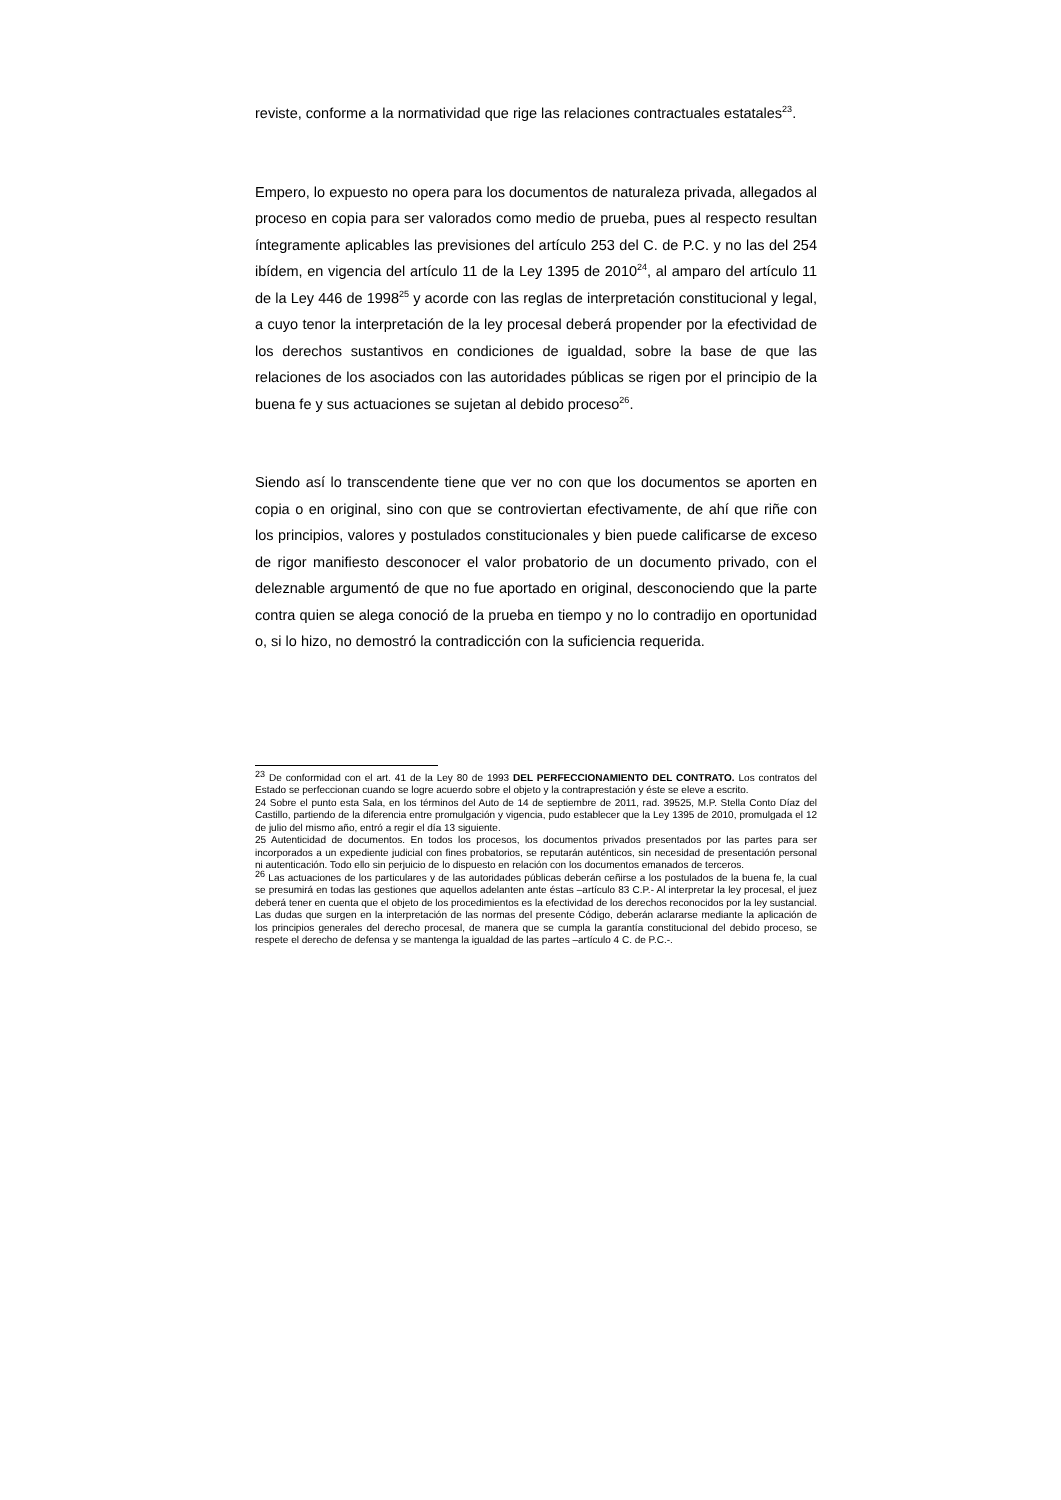reviste, conforme a la normatividad que rige las relaciones contractuales estatales<sup>23</sup>.
Empero, lo expuesto no opera para los documentos de naturaleza privada, allegados al proceso en copia para ser valorados como medio de prueba, pues al respecto resultan íntegramente aplicables las previsiones del artículo 253 del C. de P.C. y no las del 254 ibídem, en vigencia del artículo 11 de la Ley 1395 de 2010<sup>24</sup>, al amparo del artículo 11 de la Ley 446 de 1998<sup>25</sup> y acorde con las reglas de interpretación constitucional y legal, a cuyo tenor la interpretación de la ley procesal deberá propender por la efectividad de los derechos sustantivos en condiciones de igualdad, sobre la base de que las relaciones de los asociados con las autoridades públicas se rigen por el principio de la buena fe y sus actuaciones se sujetan al debido proceso<sup>26</sup>.
Siendo así lo transcendente tiene que ver no con que los documentos se aporten en copia o en original, sino con que se controviertan efectivamente, de ahí que riñe con los principios, valores y postulados constitucionales y bien puede calificarse de exceso de rigor manifiesto desconocer el valor probatorio de un documento privado, con el deleznable argumentó de que no fue aportado en original, desconociendo que la parte contra quien se alega conoció de la prueba en tiempo y no lo contradijo en oportunidad o, si lo hizo, no demostró la contradicción con la suficiencia requerida.
<sup>23</sup> De conformidad con el art. 41 de la Ley 80 de 1993 DEL PERFECCIONAMIENTO DEL CONTRATO. Los contratos del Estado se perfeccionan cuando se logre acuerdo sobre el objeto y la contraprestación y éste se eleve a escrito.
24 Sobre el punto esta Sala, en los términos del Auto de 14 de septiembre de 2011, rad. 39525, M.P. Stella Conto Díaz del Castillo, partiendo de la diferencia entre promulgación y vigencia, pudo establecer que la Ley 1395 de 2010, promulgada el 12 de julio del mismo año, entró a regir el día 13 siguiente.
25 Autenticidad de documentos. En todos los procesos, los documentos privados presentados por las partes para ser incorporados a un expediente judicial con fines probatorios, se reputarán auténticos, sin necesidad de presentación personal ni autenticación. Todo ello sin perjuicio de lo dispuesto en relación con los documentos emanados de terceros.
<sup>26</sup> Las actuaciones de los particulares y de las autoridades públicas deberán ceñirse a los postulados de la buena fe, la cual se presumirá en todas las gestiones que aquellos adelanten ante éstas –artículo 83 C.P.- Al interpretar la ley procesal, el juez deberá tener en cuenta que el objeto de los procedimientos es la efectividad de los derechos reconocidos por la ley sustancial. Las dudas que surgen en la interpretación de las normas del presente Código, deberán aclararse mediante la aplicación de los principios generales del derecho procesal, de manera que se cumpla la garantía constitucional del debido proceso, se respete el derecho de defensa y se mantenga la igualdad de las partes –artículo 4 C. de P.C.-.